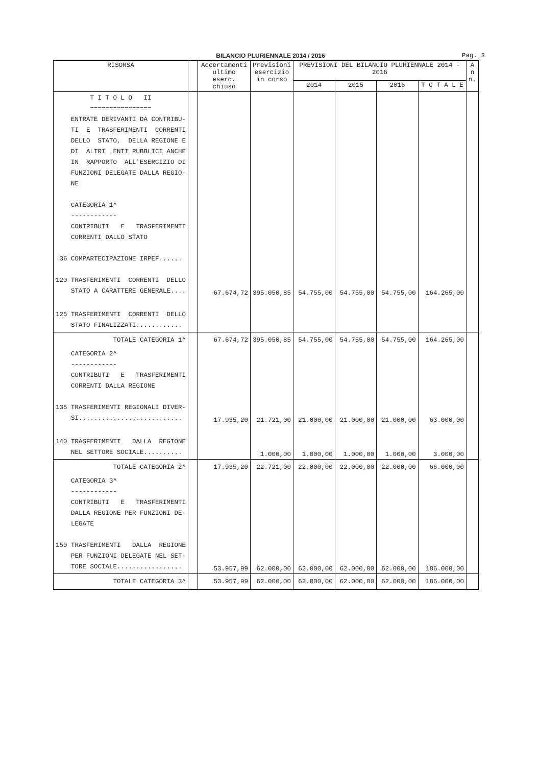BILANCIO PLURIENNALE 2014 / 2016
Pag. 3
| RISORSA | | Accertamenti ultimo eserc. chiuso | Previsioni esercizio in corso | PREVISIONI DEL BILANCIO PLURIENNALE 2014 - 2016 | | | | A n n. |
| --- | --- | --- | --- | --- | --- | --- | --- | --- |
| | | | | 2014 | 2015 | 2016 | T O T A L E | |
| T I T O L O II ================ ENTRATE DERIVANTI DA CONTRIBU- TI E TRASFERIMENTI CORRENTI DELLO STATO, DELLA REGIONE E DI ALTRI ENTI PUBBLICI ANCHE IN RAPPORTO ALL'ESERCIZIO DI FUNZIONI DELEGATE DALLA REGIO- NE CATEGORIA 1^ ------------ CONTRIBUTI E TRASFERIMENTI CORRENTI DALLO STATO 36 COMPARTECIPAZIONE IRPEF...... 120 TRASFERIMENTI CORRENTI DELLO STATO A CARATTERE GENERALE.... | | 67.674,72 | 395.050,85 | 54.755,00 | 54.755,00 | 54.755,00 | 164.265,00 | |
| 125 TRASFERIMENTI CORRENTI DELLO STATO FINALIZZATI............ | | | | | | | | |
| TOTALE CATEGORIA 1^ | | 67.674,72 | 395.050,85 | 54.755,00 | 54.755,00 | 54.755,00 | 164.265,00 | |
| CATEGORIA 2^ ------------ CONTRIBUTI E TRASFERIMENTI CORRENTI DALLA REGIONE 135 TRASFERIMENTI REGIONALI DIVER- SI........................... | | 17.935,20 | 21.721,00 | 21.000,00 | 21.000,00 | 21.000,00 | 63.000,00 | |
| 140 TRASFERIMENTI DALLA REGIONE NEL SETTORE SOCIALE.......... | | | 1.000,00 | 1.000,00 | 1.000,00 | 1.000,00 | 3.000,00 | |
| TOTALE CATEGORIA 2^ | | 17.935,20 | 22.721,00 | 22.000,00 | 22.000,00 | 22.000,00 | 66.000,00 | |
| CATEGORIA 3^ ------------ CONTRIBUTI E TRASFERIMENTI DALLA REGIONE PER FUNZIONI DE- LEGATE 150 TRASFERIMENTI DALLA REGIONE PER FUNZIONI DELEGATE NEL SET- TORE SOCIALE................. | | 53.957,99 | 62.000,00 | 62.000,00 | 62.000,00 | 62.000,00 | 186.000,00 | |
| TOTALE CATEGORIA 3^ | | 53.957,99 | 62.000,00 | 62.000,00 | 62.000,00 | 62.000,00 | 186.000,00 | |